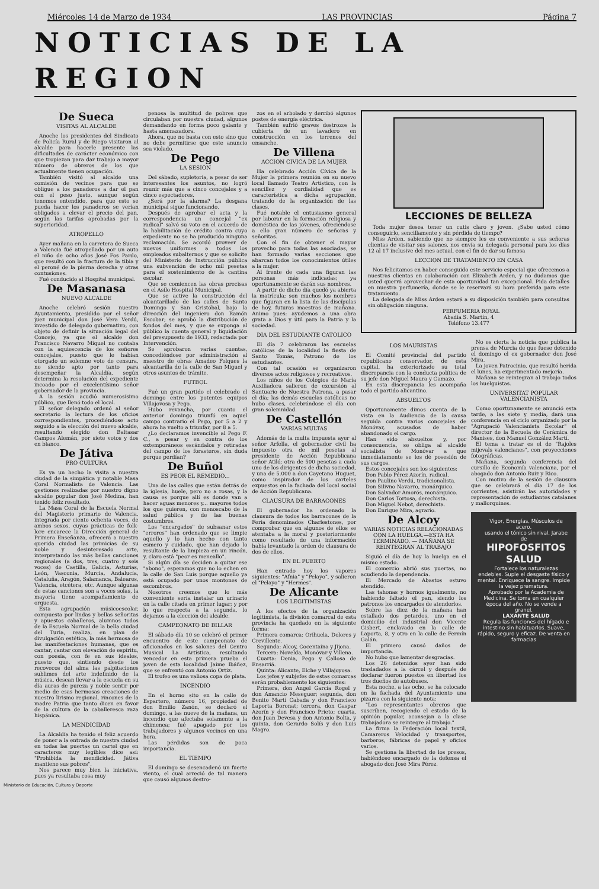Miércoles 14 de Marzo de 1934 LAS PROVINCIAS Página 7
NOTICIAS DE LA REGION
De Sueca
VISITAS AL ALCALDE
Anoche los presidentes del Sindicato de Policía Rural y de Riego visitaron al alcalde para hacerle presente las dificultades de carácter económico con que tropiezan para dar trabajo a mayor número de obreros de los que actualmente tienen ocupación.
También visitó al alcalde una comisión de vecinos para que se obligue a los panaderos a dar el pan con el peso justo, aunque según tenemos entendido, para que esto se pueda hacer los panaderos se verían obligados a elevar el precio del pan, según las tarifas aprobadas por la superioridad.
ATROPELLO
Ayer mañana en la carretera de Sueca a Valencia fué atropellado por un auto el niño de ocho años José Fos Pardo, que resultó con la fractura de la tibia y el peroné de la pierna derecha y otras contusiones.
Fué conducido al Hospital municipal.
De Masanasa
NUEVO ALCALDE
Anoche celebró sesión nuestro Ayuntamiento, presidido por el señor juez municipal don José Vera Verdú, investido de delegado gubernativo, con objeto de definir la situación legal del Concejo, ya que el alcalde don Francisco Navarro Miquel no contaba con la aquiescencia de los señores concejales, puesto que le habían otorgado un solemne voto de censura, no siendo apto por tanto para desempeñar la Alcaldía, según determina la resolución del expediente incoado por el excelentísimo señor gobernador de la provincia.
A la sesión acudió numerosísimo público, que llenó todo el local.
El señor delegado ordenó al señor secretario la lectura de los oficios correspondientes, procediéndose acto seguido a la elección del nuevo alcalde, resultando elegido don Baltasar Campos Alemán, por siete votos y dos en blanco.
De Játiva
PRO CULTURA
Es ya un hecho la visita a nuestra ciudad de la simpática y notable Masa Coral Normalista de Valencia. Las gestiones realizadas por nuestro digno alcalde popular don José Medina, han tenido feliz resultado.
La Masa Coral de la Escuela Normal del Magisterio primario de Valencia, integrada por ciento ochenta voces, de ambos sexos, cuyas prácticas de folk-lore encarece la Dirección general de Primera Enseñanza, ofrecerá a nuestra querida ciudad las primicias de su noble y desinteresado arte, interpretando las más bellas canciones regionales (a dos, tres, cuatro y seis voces) de Castilla, Galicia, Asturias, León, Vasconia, Murcia, Andalucía, Cataluña, Aragón, Salamanca, Baleares, Valencia, etcétera, etc. Aunque algunas de estas canciones son a voces solas, la mayoría tiene acompañamiento de orquesta.
Esta agrupación músicoescolar, compuesta por lindas y bellas señoritas y apuestos caballeros, alumnos todos de la Escuela Normal de la bella ciudad del Turia, realiza, en plan de divulgación estética, la más hermosa de las manifestaciones humanas, que es cantar, cantar con elevación de espíritu, con poesía, con fe en sus ideales, puesto que, sintiendo desde los recovecos del alma las palpitaciones sublimes del arte indefinido de la música, desean llevar a la escuela en su día auras de pureza y noble sentir por medio de esas hermosas creaciones de nuestro lirismo regional, rincones de la madre Patria que tanto dicen en favor de la cultura de la caballeresca raza hispánica.
LA MENDICIDAD
La Alcaldía ha tenido el feliz acuerdo de poner a la entrada de nuestra ciudad en todas las puertas un cartel que en caracteres muy legibles dice así: "Prohibida la mendicidad. Játiva mantiene sus pobres".
Nos parece muy bien la iniciativa, pues ya resultaba cosa muy
penosa la multitud de pobres que circulaban por nuestra ciudad, algunos demandando en forma poco galante y hasta amenazadora.
Ahora, que no basta con esto sino que no debe permitirse que este anuncio sea violado.
De Pego
LA SESION
Del sábado, supletoria, a pesar de ser interesantes los asuntos, no logró reunir más que a cinco concejales y a cinco espectadores.
¿Será por la alarma? La desgana municipal sigue funcionando.
Después de aprobar el acta y la correspondencia un concejal "ex radical" salvó su voto en el acuerdo de la habilitación de crédito contra cuyo expediente no se ha producido ninguna reclamación. Se acordó proveer de nuevos uniformes a todos los empleados subalternos y que se solicite del Ministerio de Instrucción pública una subvención de ocho mil pesetas para el sostenimiento de la cantina escolar.
Que se comiencen las obras precisas en el Asilo Hospital Municipal.
Que se active la construcción del alcantarillado de las calles de Santo Domingo y San Cristóbal, bajo la dirección del ingeniero don Ramón Escobar; se aprobó la distribución de fondos del mes, y que se exponga al público la cuenta general y liquidación del presupuesto de 1933, redactada por Intervención.
Se aprobaron varias cuentas, concediéndose por administración al maestro de obras Amadeo Folques la alcantarilla de la calle de San Miguel y otros asuntos de trámite.
FUTBOL
Fué un gran partido el celebrado el domingo entre los potentes equipos Villajovosa y Pego.
Hubo revancha, por cuanto el anterior domingo triunfó en aquel campo contrario el Pego, por 5 a 2 y ahora ha vuelto a triunfar, por 8 a 5.
¿Lo declaramos invencible al Pego F. C., a pesar y en contra de los extemporáneos escándalos y retiradas del campo de los forasteros, sin duda porque perdían?
De Buñol
ES PEOR EL REMEDIO...
Una de las calles que están detrás de la iglesia, huele, pero no a rosas, y la causa es porque allí es donde van a hacer aguas menores y... mayores todos los que quieren, con menoscabo de la salud pública y de las buenas costumbres.
Los "encargados" de subsanar estos "errores" han ordenado que se limpie aquello y lo han hecho con tanto esmero y cuidado, que han dejado lo resultante de la limpieza en un rincón, y, claro está "peor es meneallo".
Si algún día se deciden a quitar ese "abono", esperamos que no lo echen en la calle de San Luis porque aquello ya está ocupado por unos montones de escombros.
Nosotros creemos que lo más conveniente sería instalar un urinario en la calle citada en primer lugar; y por lo que respecta a la segunda, lo dejamos a la elección del alcalde.
CAMPEONATO DE BILLAR
El sábado día 10 se celebró el primer encuentro de este campeonato de aficionados en los salones del Centro Musical La Artística, resultando vencedor en esta primera prueba el joven de esta localidad Jaime Ibáñez, que se enfrentó con Antonio Ortiz.
El trofeo es una valiosa copa de plata.
INCENDIO
En el horno sito en la calle de Espartero, número 16, propiedad de don Emilio Zanón, se declaró el domingo, a las nueve de la mañana, un incendio que afectaba solamente a la chimenea; fué apagado por los trabajadores y algunos vecinos en una hora.
Las pérdidas son de poca importancia.
EL TIEMPO
El domingo se desencadenó un fuerte viento, el cual arreció de tal manera que causó algunos destro-
zos en el arbolado y derribó algunos postes de energía eléctrica.
También sufrió graves destrozos la cubierta de un lavadero en construcción en los terrenos del ensanche.
De Villena
ACCION CIVICA DE LA MUJER
Ha celebrado Acción Cívica de la Mujer la primera reunión en su nuevo local llamado Teatro Artístico, con la sencillez y cordialidad que es característica a dicha agrupación, tratando de la organización de las clases.
Fué notable el entusiasmo general por laborar en la formación religiosa y doméstica de las jóvenes, ofreciéndose a ello gran número de señoras y señoritas.
Con el fin de obtener el mayor provecho para todas las asociadas, se han formado varias secciones que abarcan todos los conocimientos útiles a la mujer.
Al frente de cada una figuran las personas más indicadas; ya oportunamente se darán sus nombres.
A partir de dicho día quedó ya abierta la matrícula; son muchos los nombres que figuran en la lista de las discípulas de hoy, futuras maestras de mañana. Animo pues: ayudemos a una obra grata a Dios y útil para la Patria y la sociedad.
DIA DEL ESTUDIANTE CATOLICO
El día 7 celebraron las escuelas católicas de la localidad la fiesta de Santo Tomás, Patrono de los estudiantes.
Con tal ocasión se organizaron diversos actos religiosos y recreativos.
Los niños de los Colegios de María Auxiliadora salieron de excursión al Santuario de Nuestra Patrona, a pasar el día; las demás escuelas católicas no hubo clases, celebrándose el día con gran solemnidad.
De Castellón
VARIAS MULTAS
Además de la multa impuesta ayer al señor Arfella, el gobernador civil ha impuesto otra de mil pesetas al presidente de Acción Republicana señor Atiló; otra de 500 pesetas a cada uno de los dirigentes de dicha sociedad, y una de 5.000 a don Cayetano Huguet, como inspirador de los carteles expuestos en la fachada del local social de Acción Republicana.
CLAUSURA DE BARRACONES
El gobernador ha ordenado la clausura de todos los barracones de la Feria denominados Charlestones, por comprobar que en algunos de ellos se atentaba a la moral y posteriormente como resultado de una información había levantado la orden de clausura de dos de ellos.
EN EL PUERTO
Han entrado hoy los vapores siguientes: "Afnia" y "Pelayo", y salieron el "Pelayo" y "Hermes".
De Alicante
LOS LEGITIMISTAS
A los efectos de la organización legitimista, la división comarcal de esta provincia ha quedado en la siguiente forma:
Primera comarca: Orihuela, Dolores y Crevillente.
Segunda: Alcoy, Cocentaina y Jijona.
Tercera: Novelda, Monóvar y Villena.
Cuarta: Denia, Pego y Callosa de Ensarriá.
Quinta: Alicante, Elche y Villajoyosa.
Los jefes y subjefes de estas comarcas serán probablemente los siguientes:
Primera, don Angel García Rogel y don Amancio Meseguer; segunda, don Benito Martí Cabada y don Francisco Laporta Boronat; tercera, don Gaspar Azorín y don Francisco Prieto; cuarta, don Juan Devesa y don Antonio Bolta, y quinta, don Gerardo Solís y don Luis Magro.
LECCIONES DE BELLEZA
Toda mujer desea tener un cutis claro y joven. ¿Sabe usted cómo conseguirlo, sencillamente y sin pérdida de tiempo?
Miss Arden, sabiendo que no siempre les es conveniente a sus señoras clientas de visitar sus salones, nos envía su delegada personal para los días 12 al 17 inclusive del mes actual, con el fin de dar su famosa
LECCION DE TRATAMIENTO EN CASA
Nos felicitamos en haber conseguido este servicio especial que ofrecemos a nuestras clientas en colaboración con Elizabeth Arden, y no dudamos que usted querrá aprovechar de esta oportunidad tan excepcional. Pida detalles en nuestra perfumería, donde se le reservará su hora preferida para este tratamiento.
La delegada de Miss Arden estará a su disposición también para consultas sin obligación ninguna.
PERFUMERIA ROYAL
Abadía S. Martín, 4
Teléfono 13.477
LOS MAURISTAS
El Comité provincial del partido republicano conservador, de esta capital, ha exteriorizado su total discrepancia con la conducta política de su jefe don Miguel Maura y Gamazo.
En esta discrepancia les acompaña todo el partido alicantino.
ABSUELTOS
Oportunamente dimos cuenta de la vista en la Audiencia de la causa seguida contra varios concejales de Monóvar, acusados de haber abandonado el cargo.
Han sido absueltos y, por consecuencia, se obliga al alcalde socialista de Monóvar a que inmediatamente se les dé posesión de sus cargos.
Estos concejales son los siguientes:
Don Pablo Pérez Azorín, radical.
Don Paulino Verdú, tradicionalista.
Don Silivno Navarro, monárquico.
Don Salvador Amorós, monárquico.
Don Carlos Tortosa, derechista.
Don Miguel Nebot, derechista.
Don Enrique Mira, agrario.
De Alcoy
VARIAS NOTICIAS RELACIONADAS CON LA HUELGA.—ESTA HA TERMINADO. — MAÑANA SE REINTEGRAN AL TRABAJO
Siguió el día de hoy la huelga en el mismo estado.
El comercio abrió sus puertas, no acudiendo la dependencia.
El Mercado de Abastos estuvo atendido.
Las tahonas y hornos igualmente, no habiendo faltado el pan, siendo los patronos los encargados de atenderlos.
Sobre las diez de la mañana han estallado dos petardos, uno en el domicilio del industrial don Vicente Gisbert, enclavado en la calle de Laporta, 8, y otro en la calle de Fermín Galán.
El primero causó daños de importancia.
No hubo que lamentar desgracias.
Los 26 detenidos ayer han sido trasladados a la cárcel y después de declarar fueron puestos en libertad los tres dueños de autobuses.
Esta noche, a las ocho, se ha colocado en la fachada del Ayuntamiento una pizarra con la siguiente nota:
"Los representantes obreros que suscriben, recogiendo el estado de la opinión popular, aconsejan a la clase trabajadora se reintegre al trabajo."
La firma la Federación local textil, Camareros Velocidad y transportes, barberos, fábricas de papel y oficios varios.
Se gestiona la libertad de los presos, habiéndose encargado de la defensa el abogado don José Mira Pérez.
No es cierta la noticia que publica la prensa de Murcia de que fuese detenido el domingo el ex gobernador don José Mira.
La joven Patrocinio, que resultó herida el lunes, ha experimentado mejoría.
Mañana se reintegran al trabajo todos los huelguistas.
UNIVERSITAT POPULAR VALENCIANISTA
Como oportunamente se anunció esta tarde, a las siete y media, dará una conferencia en el ciclo organizado por la "Agrupació Valencianista Escolar" el director de la Escuela de Cerámica de Manises, don Manuel González Martí.
El tema a tratar es el de "Rajoles mijevals valencianes", con proyecciones fotográficas.
Mañana, segunda conferencia del cursillo de Economía valenciana, por el abogado don Antonio Ruiz y Rico.
Con motivo de la sesión de clausura que se celebrará el día 17 de los corrientes, asistirán las autoridades y representación de estudiantes catalanes y mallorquines.
Vigor, Energías, Músculos de acero,
usando el tónico sin rival, Jarabe de
HIPOFOSFITOS SALUD
Fortalece los naturalezas endebles. Suple el desgaste físico y mental. Enriquece la sangre. Impide la vejez prematura.
Aprobado por la Academia de Medicina. Se toma en cualquier época del año. No se vende a granel.
LAXANTE SALUD
Regula las funciones del hígado e intestino sin habituarlos. Suave, rápido, seguro y eficaz. De venta en farmacias
Ministerio de Educación, Cultura y Deporte